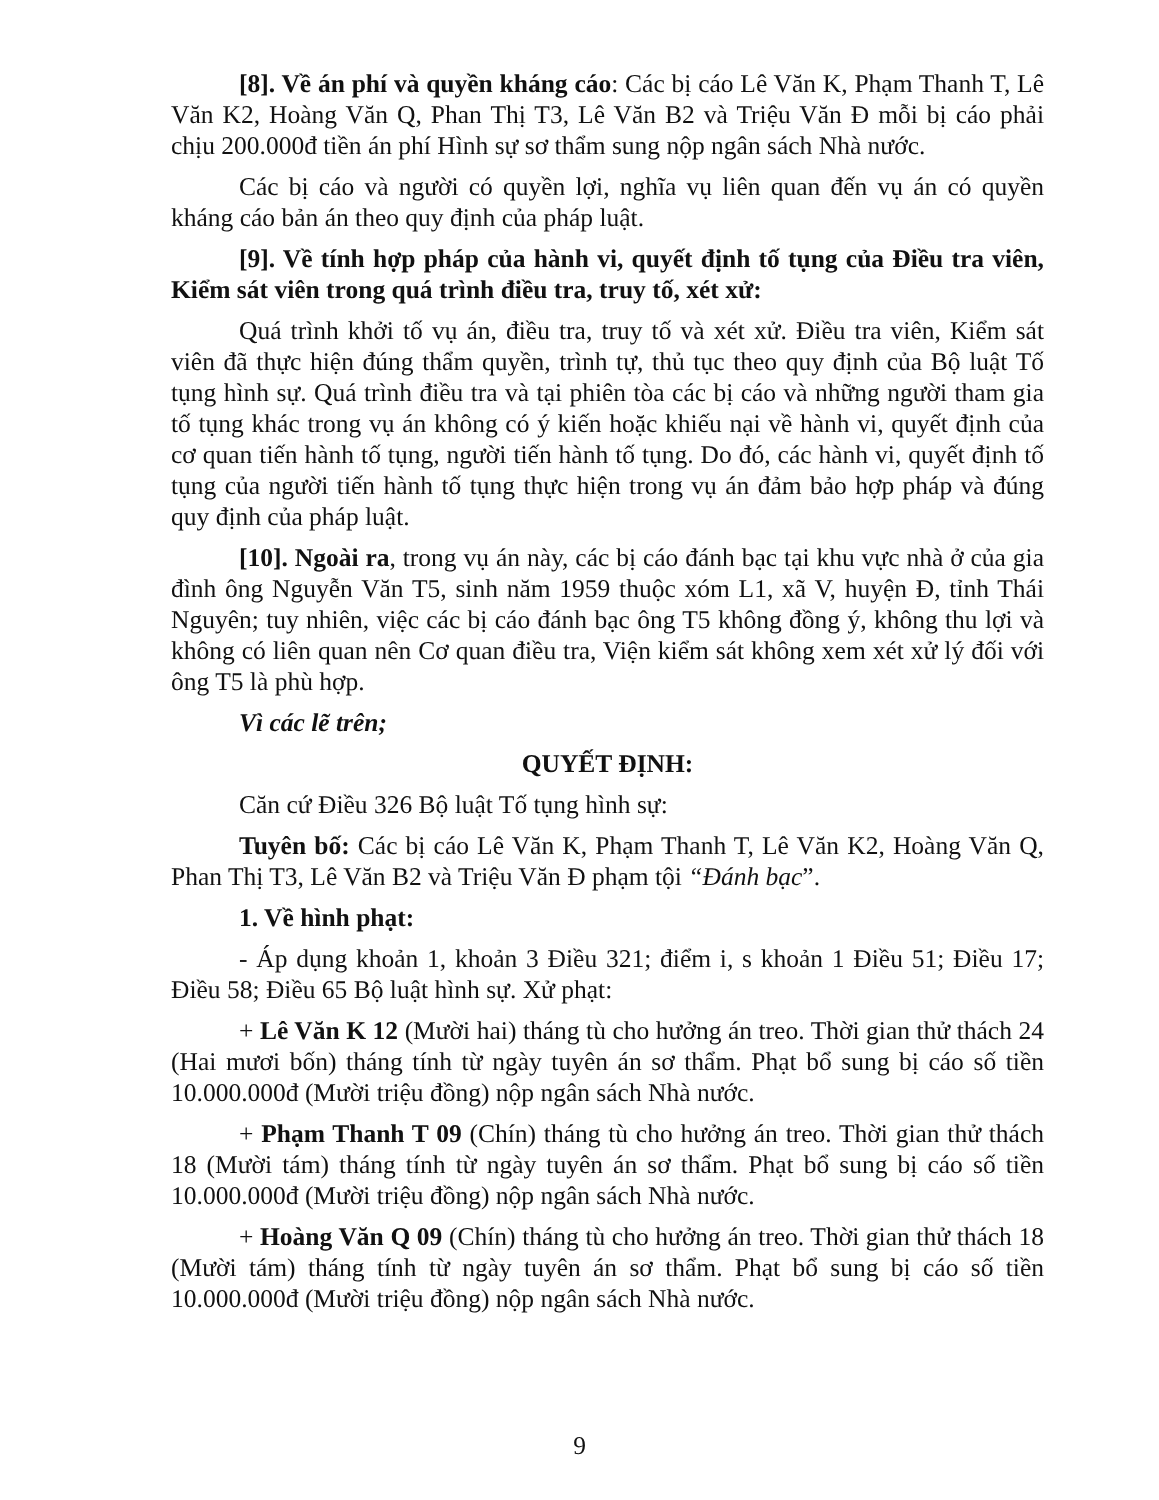[8]. Về án phí và quyền kháng cáo: Các bị cáo Lê Văn K, Phạm Thanh T, Lê Văn K2, Hoàng Văn Q, Phan Thị T3, Lê Văn B2 và Triệu Văn Đ mỗi bị cáo phải chịu 200.000đ tiền án phí Hình sự sơ thẩm sung nộp ngân sách Nhà nước.
Các bị cáo và người có quyền lợi, nghĩa vụ liên quan đến vụ án có quyền kháng cáo bản án theo quy định của pháp luật.
[9]. Về tính hợp pháp của hành vi, quyết định tố tụng của Điều tra viên, Kiểm sát viên trong quá trình điều tra, truy tố, xét xử:
Quá trình khởi tố vụ án, điều tra, truy tố và xét xử. Điều tra viên, Kiểm sát viên đã thực hiện đúng thẩm quyền, trình tự, thủ tục theo quy định của Bộ luật Tố tụng hình sự. Quá trình điều tra và tại phiên tòa các bị cáo và những người tham gia tố tụng khác trong vụ án không có ý kiến hoặc khiếu nại về hành vi, quyết định của cơ quan tiến hành tố tụng, người tiến hành tố tụng. Do đó, các hành vi, quyết định tố tụng của người tiến hành tố tụng thực hiện trong vụ án đảm bảo hợp pháp và đúng quy định của pháp luật.
[10]. Ngoài ra, trong vụ án này, các bị cáo đánh bạc tại khu vực nhà ở của gia đình ông Nguyễn Văn T5, sinh năm 1959 thuộc xóm L1, xã V, huyện Đ, tỉnh Thái Nguyên; tuy nhiên, việc các bị cáo đánh bạc ông T5 không đồng ý, không thu lợi và không có liên quan nên Cơ quan điều tra, Viện kiểm sát không xem xét xử lý đối với ông T5 là phù hợp.
Vì các lẽ trên;
QUYẾT ĐỊNH:
Căn cứ Điều 326 Bộ luật Tố tụng hình sự:
Tuyên bố: Các bị cáo Lê Văn K, Phạm Thanh T, Lê Văn K2, Hoàng Văn Q, Phan Thị T3, Lê Văn B2 và Triệu Văn Đ phạm tội “Đánh bạc”.
1. Về hình phạt:
- Áp dụng khoản 1, khoản 3 Điều 321; điểm i, s khoản 1 Điều 51; Điều 17; Điều 58; Điều 65 Bộ luật hình sự. Xử phạt:
+ Lê Văn K 12 (Mười hai) tháng tù cho hưởng án treo. Thời gian thử thách 24 (Hai mươi bốn) tháng tính từ ngày tuyên án sơ thẩm. Phạt bổ sung bị cáo số tiền 10.000.000đ (Mười triệu đồng) nộp ngân sách Nhà nước.
+ Phạm Thanh T 09 (Chín) tháng tù cho hưởng án treo. Thời gian thử thách 18 (Mười tám) tháng tính từ ngày tuyên án sơ thẩm. Phạt bổ sung bị cáo số tiền 10.000.000đ (Mười triệu đồng) nộp ngân sách Nhà nước.
+ Hoàng Văn Q 09 (Chín) tháng tù cho hưởng án treo. Thời gian thử thách 18 (Mười tám) tháng tính từ ngày tuyên án sơ thẩm. Phạt bổ sung bị cáo số tiền 10.000.000đ (Mười triệu đồng) nộp ngân sách Nhà nước.
9